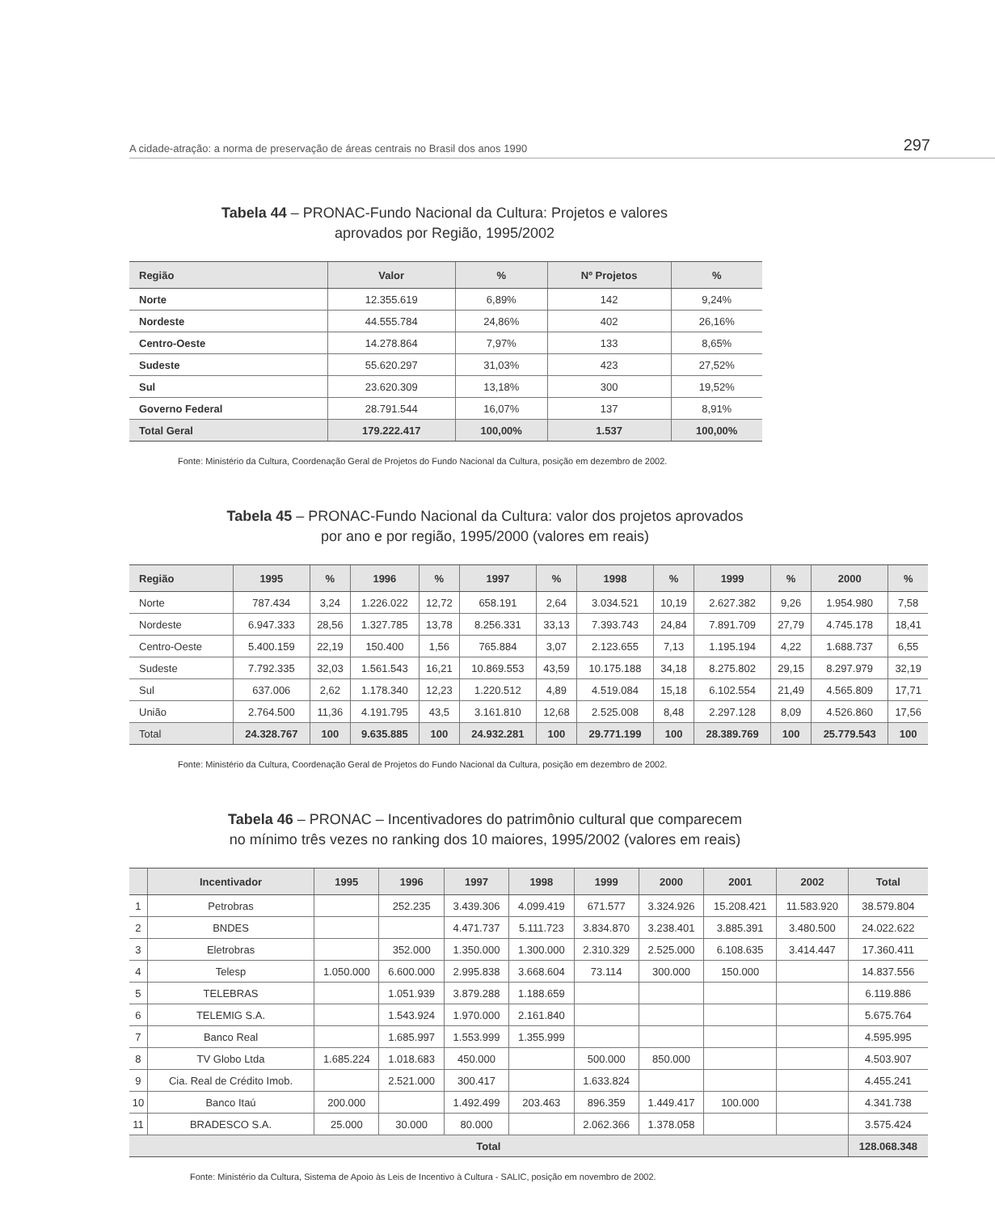A cidade-atração: a norma de preservação de áreas centrais no Brasil dos anos 1990 297
Tabela 44 – PRONAC-Fundo Nacional da Cultura: Projetos e valores
aprovados por Região, 1995/2002
| Região | Valor | % | Nº Projetos | % |
| --- | --- | --- | --- | --- |
| Norte | 12.355.619 | 6,89% | 142 | 9,24% |
| Nordeste | 44.555.784 | 24,86% | 402 | 26,16% |
| Centro-Oeste | 14.278.864 | 7,97% | 133 | 8,65% |
| Sudeste | 55.620.297 | 31,03% | 423 | 27,52% |
| Sul | 23.620.309 | 13,18% | 300 | 19,52% |
| Governo Federal | 28.791.544 | 16,07% | 137 | 8,91% |
| Total Geral | 179.222.417 | 100,00% | 1.537 | 100,00% |
Fonte: Ministério da Cultura, Coordenação Geral de Projetos do Fundo Nacional da Cultura, posição em dezembro de 2002.
Tabela 45 – PRONAC-Fundo Nacional da Cultura: valor dos projetos aprovados
por ano e por região, 1995/2000 (valores em reais)
| Região | 1995 | % | 1996 | % | 1997 | % | 1998 | % | 1999 | % | 2000 | % |
| --- | --- | --- | --- | --- | --- | --- | --- | --- | --- | --- | --- | --- |
| Norte | 787.434 | 3,24 | 1.226.022 | 12,72 | 658.191 | 2,64 | 3.034.521 | 10,19 | 2.627.382 | 9,26 | 1.954.980 | 7,58 |
| Nordeste | 6.947.333 | 28,56 | 1.327.785 | 13,78 | 8.256.331 | 33,13 | 7.393.743 | 24,84 | 7.891.709 | 27,79 | 4.745.178 | 18,41 |
| Centro-Oeste | 5.400.159 | 22,19 | 150.400 | 1,56 | 765.884 | 3,07 | 2.123.655 | 7,13 | 1.195.194 | 4,22 | 1.688.737 | 6,55 |
| Sudeste | 7.792.335 | 32,03 | 1.561.543 | 16,21 | 10.869.553 | 43,59 | 10.175.188 | 34,18 | 8.275.802 | 29,15 | 8.297.979 | 32,19 |
| Sul | 637.006 | 2,62 | 1.178.340 | 12,23 | 1.220.512 | 4,89 | 4.519.084 | 15,18 | 6.102.554 | 21,49 | 4.565.809 | 17,71 |
| União | 2.764.500 | 11,36 | 4.191.795 | 43,5 | 3.161.810 | 12,68 | 2.525.008 | 8,48 | 2.297.128 | 8,09 | 4.526.860 | 17,56 |
| Total | 24.328.767 | 100 | 9.635.885 | 100 | 24.932.281 | 100 | 29.771.199 | 100 | 28.389.769 | 100 | 25.779.543 | 100 |
Fonte: Ministério da Cultura, Coordenação Geral de Projetos do Fundo Nacional da Cultura, posição em dezembro de 2002.
Tabela 46 – PRONAC – Incentivadores do patrimônio cultural que comparecem
no mínimo três vezes no ranking dos 10 maiores, 1995/2002 (valores em reais)
| | Incentivador | 1995 | 1996 | 1997 | 1998 | 1999 | 2000 | 2001 | 2002 | Total |
| --- | --- | --- | --- | --- | --- | --- | --- | --- | --- | --- |
| 1 | Petrobras | | 252.235 | 3.439.306 | 4.099.419 | 671.577 | 3.324.926 | 15.208.421 | 11.583.920 | 38.579.804 |
| 2 | BNDES | | | 4.471.737 | 5.111.723 | 3.834.870 | 3.238.401 | 3.885.391 | 3.480.500 | 24.022.622 |
| 3 | Eletrobras | | 352.000 | 1.350.000 | 1.300.000 | 2.310.329 | 2.525.000 | 6.108.635 | 3.414.447 | 17.360.411 |
| 4 | Telesp | 1.050.000 | 6.600.000 | 2.995.838 | 3.668.604 | 73.114 | 300.000 | 150.000 | | 14.837.556 |
| 5 | TELEBRAS | | 1.051.939 | 3.879.288 | 1.188.659 | | | | | 6.119.886 |
| 6 | TELEMIG S.A. | | 1.543.924 | 1.970.000 | 2.161.840 | | | | | 5.675.764 |
| 7 | Banco Real | | 1.685.997 | 1.553.999 | 1.355.999 | | | | | 4.595.995 |
| 8 | TV Globo Ltda | 1.685.224 | 1.018.683 | 450.000 | | 500.000 | 850.000 | | | 4.503.907 |
| 9 | Cia. Real de Crédito Imob. | | 2.521.000 | 300.417 | | 1.633.824 | | | | 4.455.241 |
| 10 | Banco Itaú | 200.000 | | 1.492.499 | 203.463 | 896.359 | 1.449.417 | 100.000 | | 4.341.738 |
| 11 | BRADESCO S.A. | 25.000 | 30.000 | 80.000 | | 2.062.366 | 1.378.058 | | | 3.575.424 |
| Total | | | | | | | | | | 128.068.348 |
Fonte: Ministério da Cultura, Sistema de Apoio às Leis de Incentivo à Cultura - SALIC, posição em novembro de 2002.